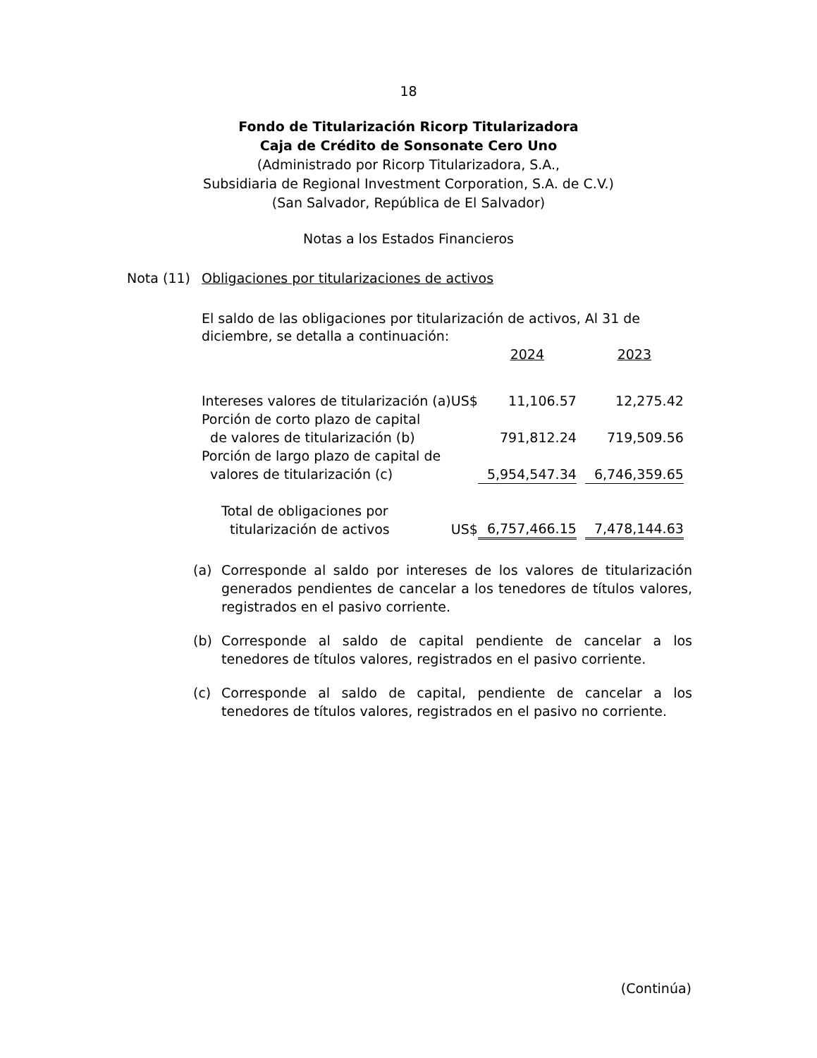18
Fondo de Titularización Ricorp Titularizadora
Caja de Crédito de Sonsonate Cero Uno
(Administrado por Ricorp Titularizadora, S.A.,
Subsidiaria de Regional Investment Corporation, S.A. de C.V.)
(San Salvador, República de El Salvador)
Notas a los Estados Financieros
Nota (11) Obligaciones por titularizaciones de activos
El saldo de las obligaciones por titularización de activos, Al 31 de diciembre, se detalla a continuación:
| | | 2024 | | 2023 |
| Intereses valores de titularización (a) | US$ | 11,106.57 | | 12,275.42 |
| Porción de corto plazo de capital de valores de titularización (b) | | 791,812.24 | | 719,509.56 |
| Porción de largo plazo de capital de valores de titularización (c) | | 5,954,547.34 | | 6,746,359.65 |
| Total de obligaciones por titularización de activos | US$ | 6,757,466.15 | | 7,478,144.63 |
(a) Corresponde al saldo por intereses de los valores de titularización generados pendientes de cancelar a los tenedores de títulos valores, registrados en el pasivo corriente.
(b) Corresponde al saldo de capital pendiente de cancelar a los tenedores de títulos valores, registrados en el pasivo corriente.
(c) Corresponde al saldo de capital, pendiente de cancelar a los tenedores de títulos valores, registrados en el pasivo no corriente.
(Continúa)